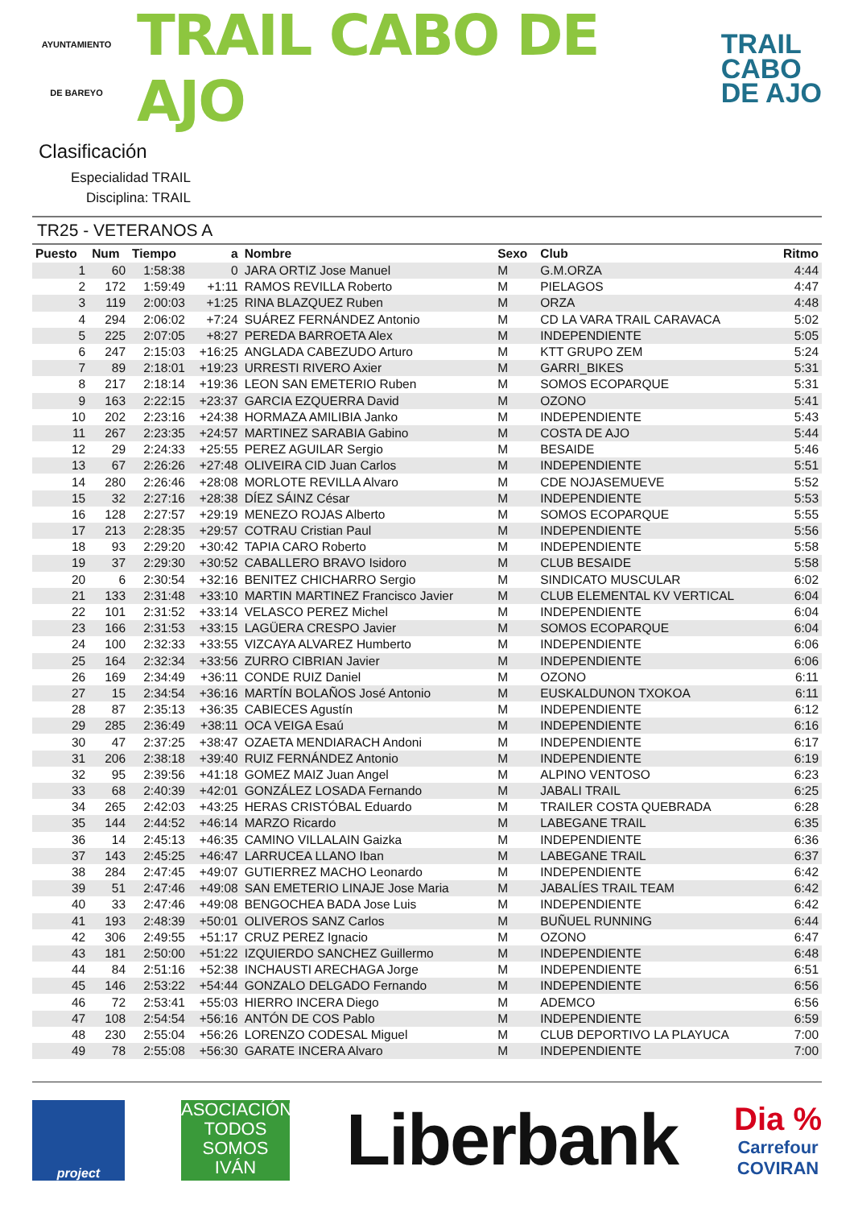AYUNTAMIENTO
DE BAREYO
TRAIL CABO DE AJO
TRAIL
CABO
DE AJO
Clasificación
Especialidad TRAIL
Disciplina: TRAIL
TR25 - VETERANOS A
| Puesto | Num | Tiempo | a | Nombre | Sexo | Club | Ritmo |
| --- | --- | --- | --- | --- | --- | --- | --- |
| 1 | 60 | 1:58:38 | 0 | JARA ORTIZ Jose Manuel | M | G.M.ORZA | 4:44 |
| 2 | 172 | 1:59:49 | +1:11 | RAMOS REVILLA Roberto | M | PIELAGOS | 4:47 |
| 3 | 119 | 2:00:03 | +1:25 | RINA BLAZQUEZ Ruben | M | ORZA | 4:48 |
| 4 | 294 | 2:06:02 | +7:24 | SUÁREZ FERNÁNDEZ Antonio | M | CD LA VARA TRAIL CARAVACA | 5:02 |
| 5 | 225 | 2:07:05 | +8:27 | PEREDA BARROETA Alex | M | INDEPENDIENTE | 5:05 |
| 6 | 247 | 2:15:03 | +16:25 | ANGLADA CABEZUDO Arturo | M | KTT GRUPO ZEM | 5:24 |
| 7 | 89 | 2:18:01 | +19:23 | URRESTI RIVERO Axier | M | GARRI_BIKES | 5:31 |
| 8 | 217 | 2:18:14 | +19:36 | LEON SAN EMETERIO Ruben | M | SOMOS ECOPARQUE | 5:31 |
| 9 | 163 | 2:22:15 | +23:37 | GARCIA EZQUERRA David | M | OZONO | 5:41 |
| 10 | 202 | 2:23:16 | +24:38 | HORMAZA AMILIBIA Janko | M | INDEPENDIENTE | 5:43 |
| 11 | 267 | 2:23:35 | +24:57 | MARTINEZ SARABIA Gabino | M | COSTA DE AJO | 5:44 |
| 12 | 29 | 2:24:33 | +25:55 | PEREZ AGUILAR Sergio | M | BESAIDE | 5:46 |
| 13 | 67 | 2:26:26 | +27:48 | OLIVEIRA CID Juan Carlos | M | INDEPENDIENTE | 5:51 |
| 14 | 280 | 2:26:46 | +28:08 | MORLOTE REVILLA Alvaro | M | CDE NOJASEMUEVE | 5:52 |
| 15 | 32 | 2:27:16 | +28:38 | DÍEZ SÁINZ César | M | INDEPENDIENTE | 5:53 |
| 16 | 128 | 2:27:57 | +29:19 | MENEZO ROJAS Alberto | M | SOMOS ECOPARQUE | 5:55 |
| 17 | 213 | 2:28:35 | +29:57 | COTRAU Cristian Paul | M | INDEPENDIENTE | 5:56 |
| 18 | 93 | 2:29:20 | +30:42 | TAPIA CARO Roberto | M | INDEPENDIENTE | 5:58 |
| 19 | 37 | 2:29:30 | +30:52 | CABALLERO BRAVO Isidoro | M | CLUB BESAIDE | 5:58 |
| 20 | 6 | 2:30:54 | +32:16 | BENITEZ CHICHARRO Sergio | M | SINDICATO MUSCULAR | 6:02 |
| 21 | 133 | 2:31:48 | +33:10 | MARTIN MARTINEZ Francisco Javier | M | CLUB ELEMENTAL KV VERTICAL | 6:04 |
| 22 | 101 | 2:31:52 | +33:14 | VELASCO PEREZ Michel | M | INDEPENDIENTE | 6:04 |
| 23 | 166 | 2:31:53 | +33:15 | LAGÜERA CRESPO Javier | M | SOMOS ECOPARQUE | 6:04 |
| 24 | 100 | 2:32:33 | +33:55 | VIZCAYA ALVAREZ Humberto | M | INDEPENDIENTE | 6:06 |
| 25 | 164 | 2:32:34 | +33:56 | ZURRO CIBRIAN Javier | M | INDEPENDIENTE | 6:06 |
| 26 | 169 | 2:34:49 | +36:11 | CONDE RUIZ Daniel | M | OZONO | 6:11 |
| 27 | 15 | 2:34:54 | +36:16 | MARTÍN BOLAÑOS José Antonio | M | EUSKALDUNON TXOKOA | 6:11 |
| 28 | 87 | 2:35:13 | +36:35 | CABIECES Agustín | M | INDEPENDIENTE | 6:12 |
| 29 | 285 | 2:36:49 | +38:11 | OCA VEIGA Esaú | M | INDEPENDIENTE | 6:16 |
| 30 | 47 | 2:37:25 | +38:47 | OZAETA MENDIARACH Andoni | M | INDEPENDIENTE | 6:17 |
| 31 | 206 | 2:38:18 | +39:40 | RUIZ FERNÁNDEZ Antonio | M | INDEPENDIENTE | 6:19 |
| 32 | 95 | 2:39:56 | +41:18 | GOMEZ MAIZ Juan Angel | M | ALPINO VENTOSO | 6:23 |
| 33 | 68 | 2:40:39 | +42:01 | GONZÁLEZ LOSADA Fernando | M | JABALI TRAIL | 6:25 |
| 34 | 265 | 2:42:03 | +43:25 | HERAS CRISTÓBAL Eduardo | M | TRAILER COSTA QUEBRADA | 6:28 |
| 35 | 144 | 2:44:52 | +46:14 | MARZO Ricardo | M | LABEGANE TRAIL | 6:35 |
| 36 | 14 | 2:45:13 | +46:35 | CAMINO VILLALAIN Gaizka | M | INDEPENDIENTE | 6:36 |
| 37 | 143 | 2:45:25 | +46:47 | LARRUCEA LLANO Iban | M | LABEGANE TRAIL | 6:37 |
| 38 | 284 | 2:47:45 | +49:07 | GUTIERREZ MACHO Leonardo | M | INDEPENDIENTE | 6:42 |
| 39 | 51 | 2:47:46 | +49:08 | SAN EMETERIO LINAJE Jose Maria | M | JABALÍES TRAIL TEAM | 6:42 |
| 40 | 33 | 2:47:46 | +49:08 | BENGOCHEA BADA Jose Luis | M | INDEPENDIENTE | 6:42 |
| 41 | 193 | 2:48:39 | +50:01 | OLIVEROS SANZ Carlos | M | BUÑUEL RUNNING | 6:44 |
| 42 | 306 | 2:49:55 | +51:17 | CRUZ PEREZ Ignacio | M | OZONO | 6:47 |
| 43 | 181 | 2:50:00 | +51:22 | IZQUIERDO SANCHEZ Guillermo | M | INDEPENDIENTE | 6:48 |
| 44 | 84 | 2:51:16 | +52:38 | INCHAUSTI ARECHAGA Jorge | M | INDEPENDIENTE | 6:51 |
| 45 | 146 | 2:53:22 | +54:44 | GONZALO DELGADO Fernando | M | INDEPENDIENTE | 6:56 |
| 46 | 72 | 2:53:41 | +55:03 | HIERRO INCERA Diego | M | ADEMCO | 6:56 |
| 47 | 108 | 2:54:54 | +56:16 | ANTÓN DE COS Pablo | M | INDEPENDIENTE | 6:59 |
| 48 | 230 | 2:55:04 | +56:26 | LORENZO CODESAL Miguel | M | CLUB DEPORTIVO LA PLAYUCA | 7:00 |
| 49 | 78 | 2:55:08 | +56:30 | GARATE INCERA Alvaro | M | INDEPENDIENTE | 7:00 |
project
ASOCIACIÓN
TODOS
SOMOS
IVÁN
Liberbank
Dia %
Carrefour
COVIRAN